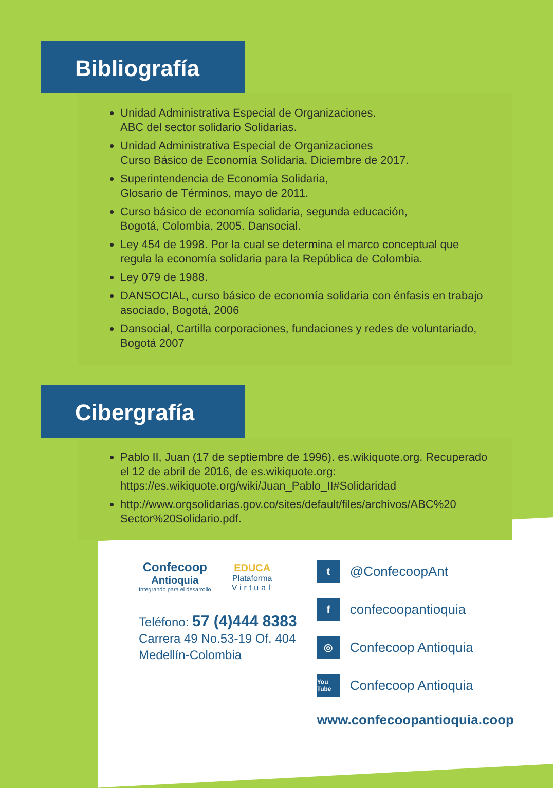Bibliografía
Unidad Administrativa Especial de Organizaciones.
ABC del sector solidario Solidarias.
Unidad Administrativa Especial de Organizaciones
Curso Básico de Economía Solidaria. Diciembre de 2017.
Superintendencia de Economía Solidaria,
Glosario de Términos, mayo de 2011.
Curso básico de economía solidaria, segunda educación,
Bogotá, Colombia, 2005. Dansocial.
Ley 454 de 1998. Por la cual se determina el marco conceptual que regula la economía solidaria para la República de Colombia.
Ley 079 de 1988.
DANSOCIAL, curso básico de economía solidaria con énfasis en trabajo asociado, Bogotá, 2006
Dansocial, Cartilla corporaciones, fundaciones y redes de voluntariado, Bogotá 2007
Cibergrafía
Pablo II, Juan (17 de septiembre de 1996). es.wikiquote.org. Recuperado el 12 de abril de 2016, de es.wikiquote.org: https://es.wikiquote.org/wiki/Juan_Pablo_II#Solidaridad
http://www.orgsolidarias.gov.co/sites/default/files/archivos/ABC%20 Sector%20Solidario.pdf.
Confecoop
Antioquia
Integrando para el desarrollo
EDUCA
Plataforma
Virtual
Teléfono: 57 (4)444 8383
Carrera 49 No.53-19 Of. 404
Medellín-Colombia
t @ConfecoopAnt
fconfecoopantioquia
◎ Confecoop Antioquia
You Tube Confecoop Antioquia
www.confecoopantioquia.coop